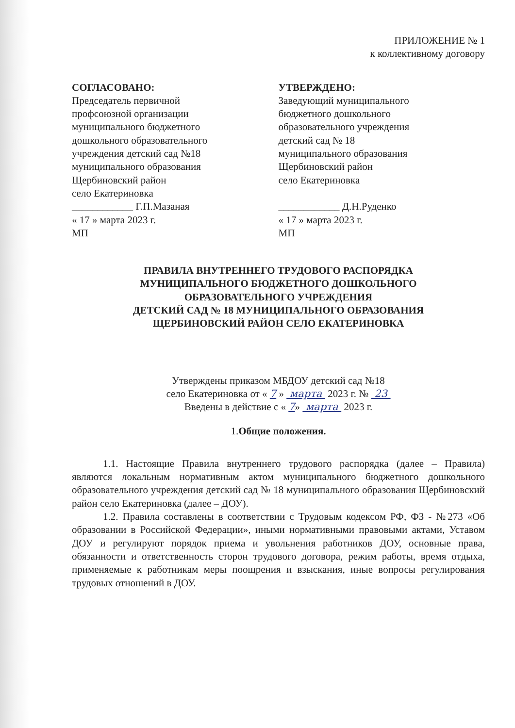ПРИЛОЖЕНИЕ № 1
к коллективному договору
СОГЛАСОВАНО:
Председатель первичной
профсоюзной организации
муниципального бюджетного
дошкольного образовательного
учреждения детский сад №18
муниципального образования
Щербиновский район
село Екатериновка
____________ Г.П.Мазаная
« 17 » марта 2023 г.
МП
УТВЕРЖДЕНО:
Заведующий муниципального
бюджетного дошкольного
образовательного учреждения
детский сад № 18
муниципального образования
Щербиновский район
село Екатериновка
____________ Д.Н.Руденко
« 17 » марта 2023 г.
МП
ПРАВИЛА ВНУТРЕННЕГО ТРУДОВОГО РАСПОРЯДКА
МУНИЦИПАЛЬНОГО БЮДЖЕТНОГО ДОШКОЛЬНОГО
ОБРАЗОВАТЕЛЬНОГО УЧРЕЖДЕНИЯ
ДЕТСКИЙ САД № 18 МУНИЦИПАЛЬНОГО ОБРАЗОВАНИЯ
ЩЕРБИНОВСКИЙ РАЙОН СЕЛО ЕКАТЕРИНОВКА
Утверждены приказом МБДОУ детский сад №18
село Екатериновка от « 7 » марта 2023 г. № 23
Введены в действие с « 7» марта 2023 г.
1.Общие положения.
1.1. Настоящие Правила внутреннего трудового распорядка (далее – Правила) являются локальным нормативным актом муниципального бюджетного дошкольного образовательного учреждения детский сад № 18 муниципального образования Щербиновский район село Екатериновка (далее – ДОУ).
1.2. Правила составлены в соответствии с Трудовым кодексом РФ, ФЗ - №273 «Об образовании в Российской Федерации», иными нормативными правовыми актами, Уставом ДОУ и регулируют порядок приема и увольнения работников ДОУ, основные права, обязанности и ответственность сторон трудового договора, режим работы, время отдыха, применяемые к работникам меры поощрения и взыскания, иные вопросы регулирования трудовых отношений в ДОУ.